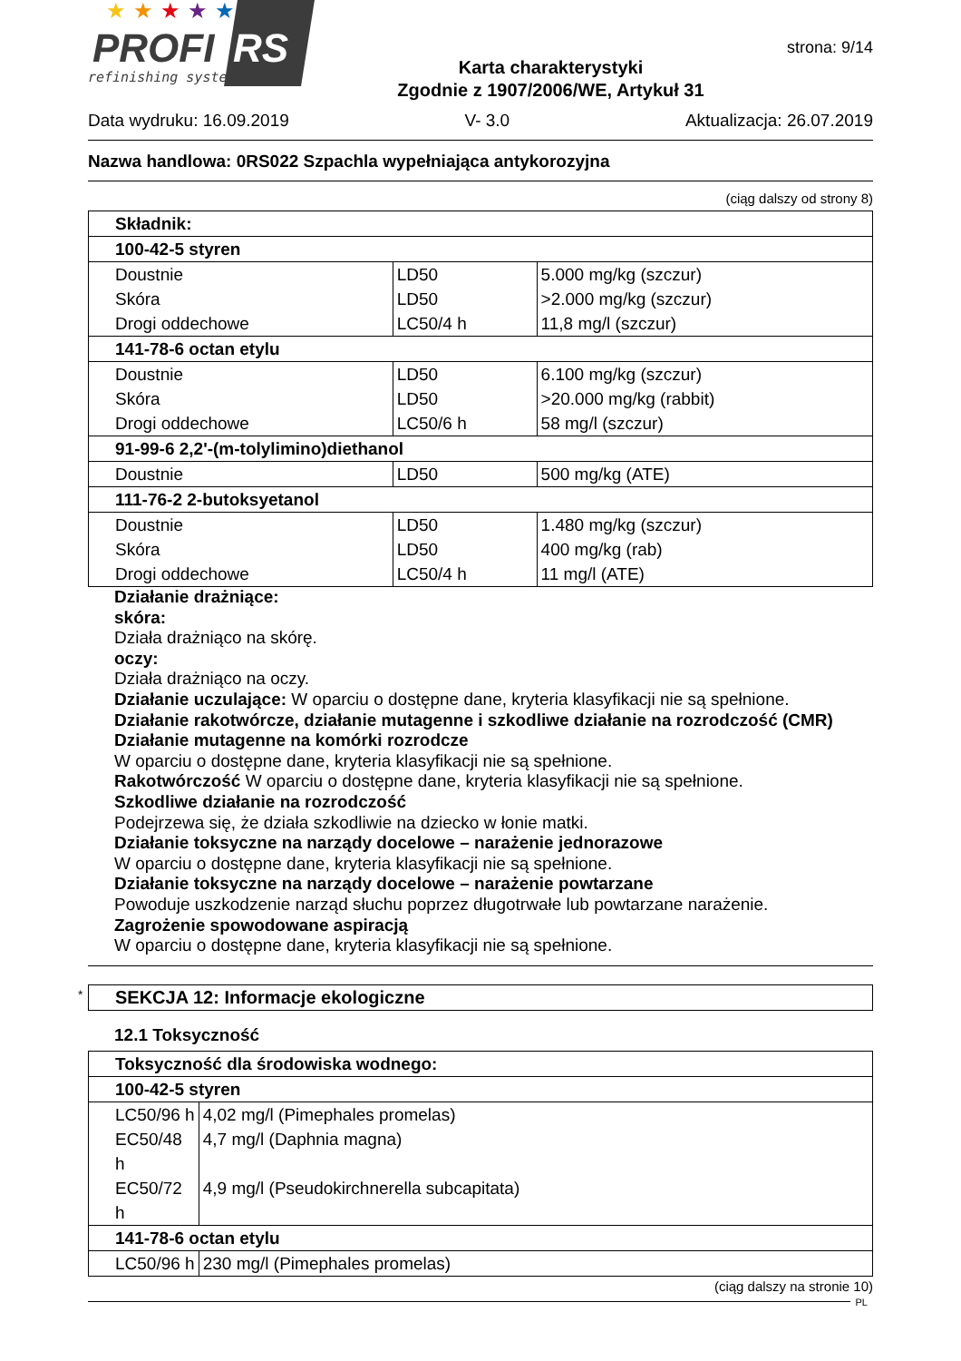★
★
★
★
★
PROFI
RS
refinishing system
Karta charakterystyki
Zgodnie z 1907/2006/WE, Artykuł 31
strona: 9/14
Data wydruku: 16.09.2019 V- 3.0 Aktualizacja: 26.07.2019
Nazwa handlowa: 0RS022 Szpachla wypełniająca antykorozyjna
(ciąg dalszy od strony 8)
| Składnik: | | |
| 100-42-5 styren | | |
| Doustnie | LD50 | 5.000 mg/kg (szczur) |
| Skóra | LD50 | >2.000 mg/kg (szczur) |
| Drogi oddechowe | LC50/4 h | 11,8 mg/l (szczur) |
| 141-78-6 octan etylu | | |
| Doustnie | LD50 | 6.100 mg/kg (szczur) |
| Skóra | LD50 | >20.000 mg/kg (rabbit) |
| Drogi oddechowe | LC50/6 h | 58 mg/l (szczur) |
| 91-99-6 2,2'-(m-tolylimino)diethanol | | |
| Doustnie | LD50 | 500 mg/kg (ATE) |
| 111-76-2 2-butoksyetanol | | |
| Doustnie | LD50 | 1.480 mg/kg (szczur) |
| Skóra | LD50 | 400 mg/kg (rab) |
| Drogi oddechowe | LC50/4 h | 11 mg/l (ATE) |
Działanie drażniące:
skóra:
Działa drażniąco na skórę.
oczy:
Działa drażniąco na oczy.
Działanie uczulające: W oparciu o dostępne dane, kryteria klasyfikacji nie są spełnione.
Działanie rakotwórcze, działanie mutagenne i szkodliwe działanie na rozrodczość (CMR)
Działanie mutagenne na komórki rozrodcze
W oparciu o dostępne dane, kryteria klasyfikacji nie są spełnione.
Rakotwórczość W oparciu o dostępne dane, kryteria klasyfikacji nie są spełnione.
Szkodliwe działanie na rozrodczość
Podejrzewa się, że działa szkodliwie na dziecko w łonie matki.
Działanie toksyczne na narządy docelowe – narażenie jednorazowe
W oparciu o dostępne dane, kryteria klasyfikacji nie są spełnione.
Działanie toksyczne na narządy docelowe – narażenie powtarzane
Powoduje uszkodzenie narząd słuchu poprzez długotrwałe lub powtarzane narażenie.
Zagrożenie spowodowane aspiracją
W oparciu o dostępne dane, kryteria klasyfikacji nie są spełnione.
* SEKCJA 12: Informacje ekologiczne
12.1 Toksyczność
| Toksyczność dla środowiska wodnego: | |
| 100-42-5 styren | |
| LC50/96 h | 4,02 mg/l (Pimephales promelas) |
| EC50/48 h | 4,7 mg/l (Daphnia magna) |
| EC50/72 h | 4,9 mg/l (Pseudokirchnerella subcapitata) |
| 141-78-6 octan etylu | |
| LC50/96 h | 230 mg/l (Pimephales promelas) |
(ciąg dalszy na stronie 10)
PL